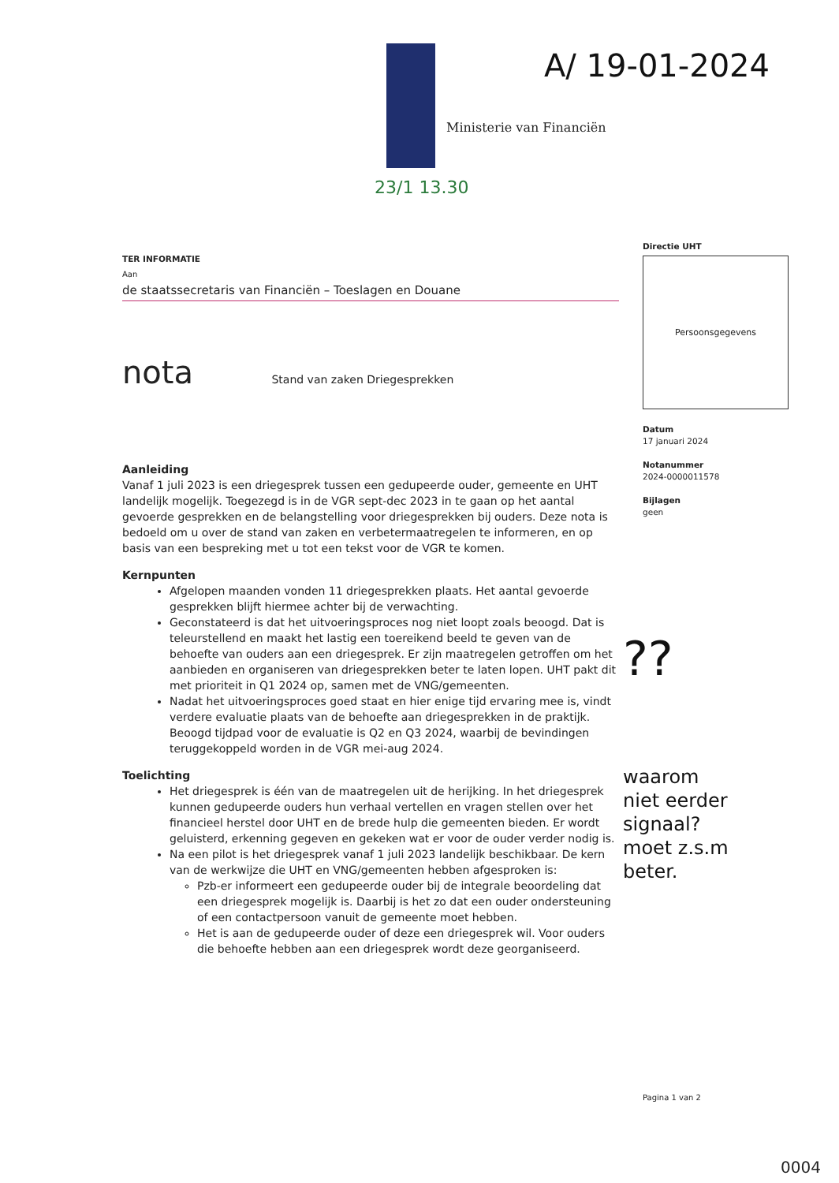Ministerie van Financiën
A/ 19-01-2024
23/1 13.30
TER INFORMATIE
Aan
de staatssecretaris van Financiën – Toeslagen en Douane
nota Stand van zaken Driegesprekken
Aanleiding
Vanaf 1 juli 2023 is een driegesprek tussen een gedupeerde ouder, gemeente en UHT landelijk mogelijk. Toegezegd is in de VGR sept-dec 2023 in te gaan op het aantal gevoerde gesprekken en de belangstelling voor driegesprekken bij ouders. Deze nota is bedoeld om u over de stand van zaken en verbetermaatregelen te informeren, en op basis van een bespreking met u tot een tekst voor de VGR te komen.
Kernpunten
Afgelopen maanden vonden 11 driegesprekken plaats. Het aantal gevoerde gesprekken blijft hiermee achter bij de verwachting.
Geconstateerd is dat het uitvoeringsproces nog niet loopt zoals beoogd. Dat is teleurstellend en maakt het lastig een toereikend beeld te geven van de behoefte van ouders aan een driegesprek. Er zijn maatregelen getroffen om het aanbieden en organiseren van driegesprekken beter te laten lopen. UHT pakt dit met prioriteit in Q1 2024 op, samen met de VNG/gemeenten.
Nadat het uitvoeringsproces goed staat en hier enige tijd ervaring mee is, vindt verdere evaluatie plaats van de behoefte aan driegesprekken in de praktijk. Beoogd tijdpad voor de evaluatie is Q2 en Q3 2024, waarbij de bevindingen teruggekoppeld worden in de VGR mei-aug 2024.
Toelichting
Het driegesprek is één van de maatregelen uit de herijking. In het driegesprek kunnen gedupeerde ouders hun verhaal vertellen en vragen stellen over het financieel herstel door UHT en de brede hulp die gemeenten bieden. Er wordt geluisterd, erkenning gegeven en gekeken wat er voor de ouder verder nodig is.
Na een pilot is het driegesprek vanaf 1 juli 2023 landelijk beschikbaar. De kern van de werkwijze die UHT en VNG/gemeenten hebben afgesproken is:
Pzb-er informeert een gedupeerde ouder bij de integrale beoordeling dat een driegesprek mogelijk is. Daarbij is het zo dat een ouder ondersteuning of een contactpersoon vanuit de gemeente moet hebben.
Het is aan de gedupeerde ouder of deze een driegesprek wil. Voor ouders die behoefte hebben aan een driegesprek wordt deze georganiseerd.
Directie UHT
Persoonsgegevens
Datum
17 januari 2024
Notanummer
2024-0000011578
Bijlagen
geen
??
waarom
niet eerder
signaal?
moet z.s.m
beter.
Pagina 1 van 2
0004